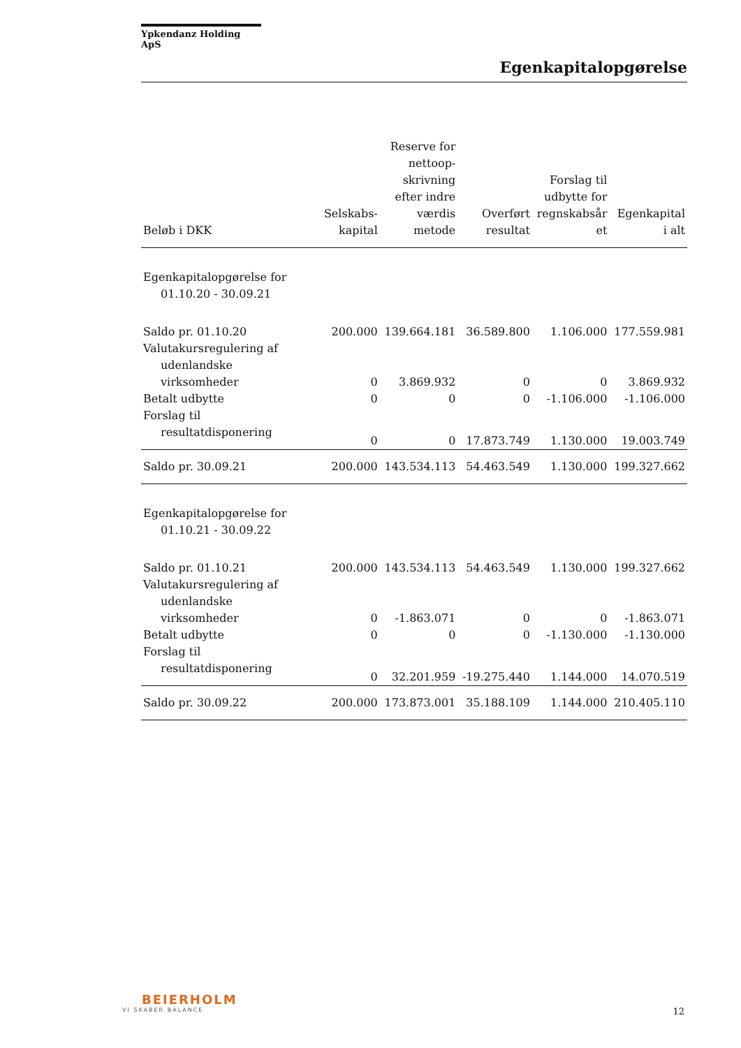Ypkendanz Holding ApS
Egenkapitalopgørelse
| Beløb i DKK | Selskabs- kapital | Reserve for nettoop- skrivning efter indre værdis metode | Overført resultat | Forslag til udbytte for regnskabsår et | Egenkapital i alt |
| --- | --- | --- | --- | --- | --- |
| Egenkapitalopgørelse for 01.10.20 - 30.09.21 | | | | | |
| Saldo pr. 01.10.20 | 200.000 | 139.664.181 | 36.589.800 | 1.106.000 | 177.559.981 |
| Valutakursregulering af udenlandske virksomheder | 0 | 3.869.932 | 0 | 0 | 3.869.932 |
| Betalt udbytte | 0 | 0 | 0 | -1.106.000 | -1.106.000 |
| Forslag til resultatdisponering | 0 | 0 | 17.873.749 | 1.130.000 | 19.003.749 |
| Saldo pr. 30.09.21 | 200.000 | 143.534.113 | 54.463.549 | 1.130.000 | 199.327.662 |
| Egenkapitalopgørelse for 01.10.21 - 30.09.22 | | | | | |
| Saldo pr. 01.10.21 | 200.000 | 143.534.113 | 54.463.549 | 1.130.000 | 199.327.662 |
| Valutakursregulering af udenlandske virksomheder | 0 | -1.863.071 | 0 | 0 | -1.863.071 |
| Betalt udbytte | 0 | 0 | 0 | -1.130.000 | -1.130.000 |
| Forslag til resultatdisponering | 0 | 32.201.959 | -19.275.440 | 1.144.000 | 14.070.519 |
| Saldo pr. 30.09.22 | 200.000 | 173.873.001 | 35.188.109 | 1.144.000 | 210.405.110 |
BEIERHOLM
VI SKABER BALANCE
12